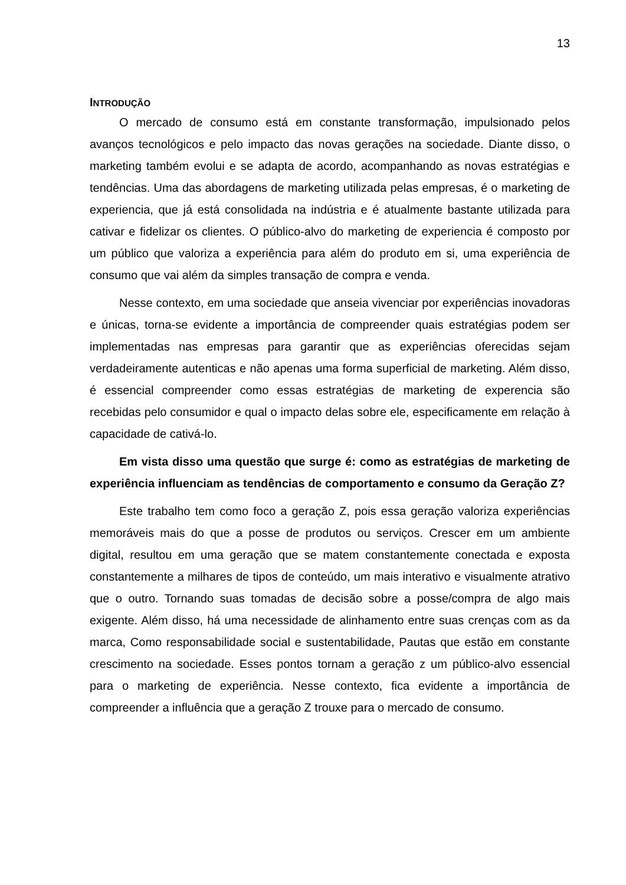13
INTRODUÇÃO
O mercado de consumo está em constante transformação, impulsionado pelos avanços tecnológicos e pelo impacto das novas gerações na sociedade. Diante disso, o marketing também evolui e se adapta de acordo, acompanhando as novas estratégias e tendências. Uma das abordagens de marketing utilizada pelas empresas, é o marketing de experiencia, que já está consolidada na indústria e é atualmente bastante utilizada para cativar e fidelizar os clientes. O público-alvo do marketing de experiencia é composto por um público que valoriza a experiência para além do produto em si, uma experiência de consumo que vai além da simples transação de compra e venda.
Nesse contexto, em uma sociedade que anseia vivenciar por experiências inovadoras e únicas, torna-se evidente a importância de compreender quais estratégias podem ser implementadas nas empresas para garantir que as experiências oferecidas sejam verdadeiramente autenticas e não apenas uma forma superficial de marketing. Além disso, é essencial compreender como essas estratégias de marketing de experencia são recebidas pelo consumidor e qual o impacto delas sobre ele, especificamente em relação à capacidade de cativá-lo.
Em vista disso uma questão que surge é: como as estratégias de marketing de experiência influenciam as tendências de comportamento e consumo da Geração Z?
Este trabalho tem como foco a geração Z, pois essa geração valoriza experiências memoráveis mais do que a posse de produtos ou serviços. Crescer em um ambiente digital, resultou em uma geração que se matem constantemente conectada e exposta constantemente a milhares de tipos de conteúdo, um mais interativo e visualmente atrativo que o outro. Tornando suas tomadas de decisão sobre a posse/compra de algo mais exigente. Além disso, há uma necessidade de alinhamento entre suas crenças com as da marca, Como responsabilidade social e sustentabilidade, Pautas que estão em constante crescimento na sociedade. Esses pontos tornam a geração z um público-alvo essencial para o marketing de experiência. Nesse contexto, fica evidente a importância de compreender a influência que a geração Z trouxe para o mercado de consumo.